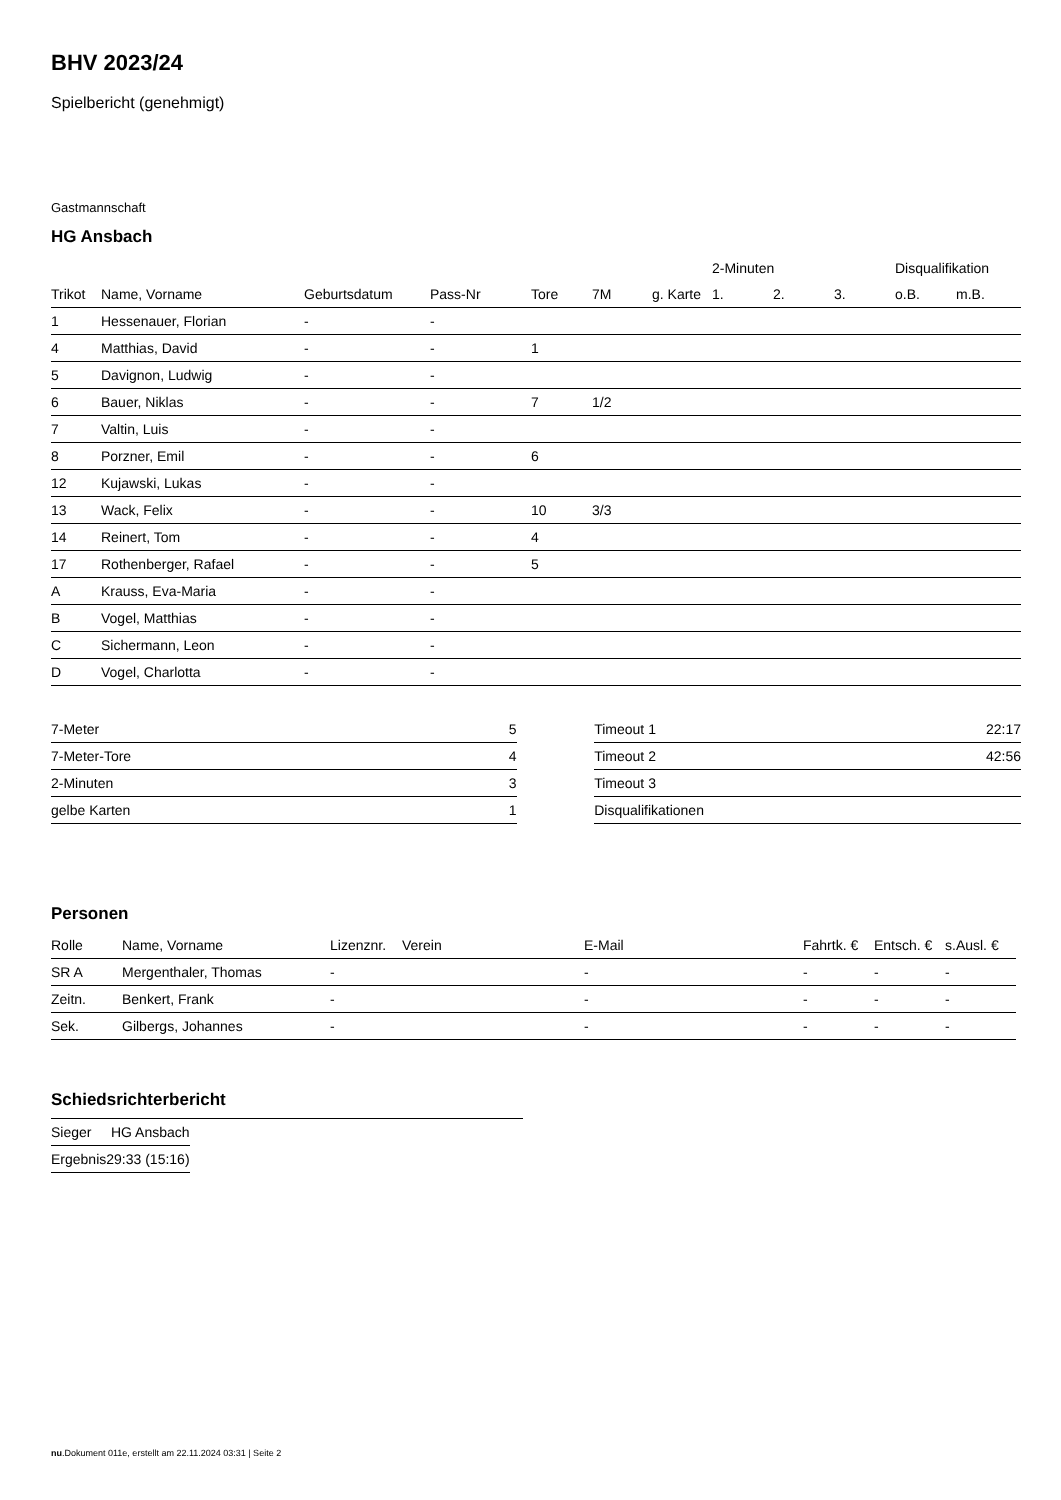BHV 2023/24
Spielbericht (genehmigt)
Gastmannschaft
HG Ansbach
| | | | | | | | 2-Minuten | | | Disqualifikation | |
| --- | --- | --- | --- | --- | --- | --- | --- | --- | --- | --- | --- |
| Trikot | Name, Vorname | Geburtsdatum | Pass-Nr | Tore | 7M | g. Karte | 1. | 2. | 3. | o.B. | m.B. |
| 1 | Hessenauer, Florian | - | - | | | | | | | | |
| 4 | Matthias, David | - | - | 1 | | | | | | | |
| 5 | Davignon, Ludwig | - | - | | | | | | | | |
| 6 | Bauer, Niklas | - | - | 7 | 1/2 | | | | | | |
| 7 | Valtin, Luis | - | - | | | | | | | | |
| 8 | Porzner, Emil | - | - | 6 | | | | | | | |
| 12 | Kujawski, Lukas | - | - | | | | | | | | |
| 13 | Wack, Felix | - | - | 10 | 3/3 | | | | | | |
| 14 | Reinert, Tom | - | - | 4 | | | | | | | |
| 17 | Rothenberger, Rafael | - | - | 5 | | | | | | | |
| A | Krauss, Eva-Maria | - | - | | | | | | | | |
| B | Vogel, Matthias | - | - | | | | | | | | |
| C | Sichermann, Leon | - | - | | | | | | | | |
| D | Vogel, Charlotta | - | - | | | | | | | | |
| 7-Meter | 5 |
| 7-Meter-Tore | 4 |
| 2-Minuten | 3 |
| gelbe Karten | 1 |
| Timeout 1 | 22:17 |
| Timeout 2 | 42:56 |
| Timeout 3 | |
| Disqualifikationen | |
Personen
| Rolle | Name, Vorname | Lizenznr. | Verein | E-Mail | Fahrtk. € | Entsch. € | s.Ausl. € |
| --- | --- | --- | --- | --- | --- | --- | --- |
| SR A | Mergenthaler, Thomas | - | | - | - | - | - |
| Zeitn. | Benkert, Frank | - | | - | - | - | - |
| Sek. | Gilbergs, Johannes | - | | - | - | - | - |
Schiedsrichterbericht
| Sieger | HG Ansbach |
| Ergebnis | 29:33 (15:16) |
nu.Dokument 011e, erstellt am 22.11.2024 03:31 | Seite 2